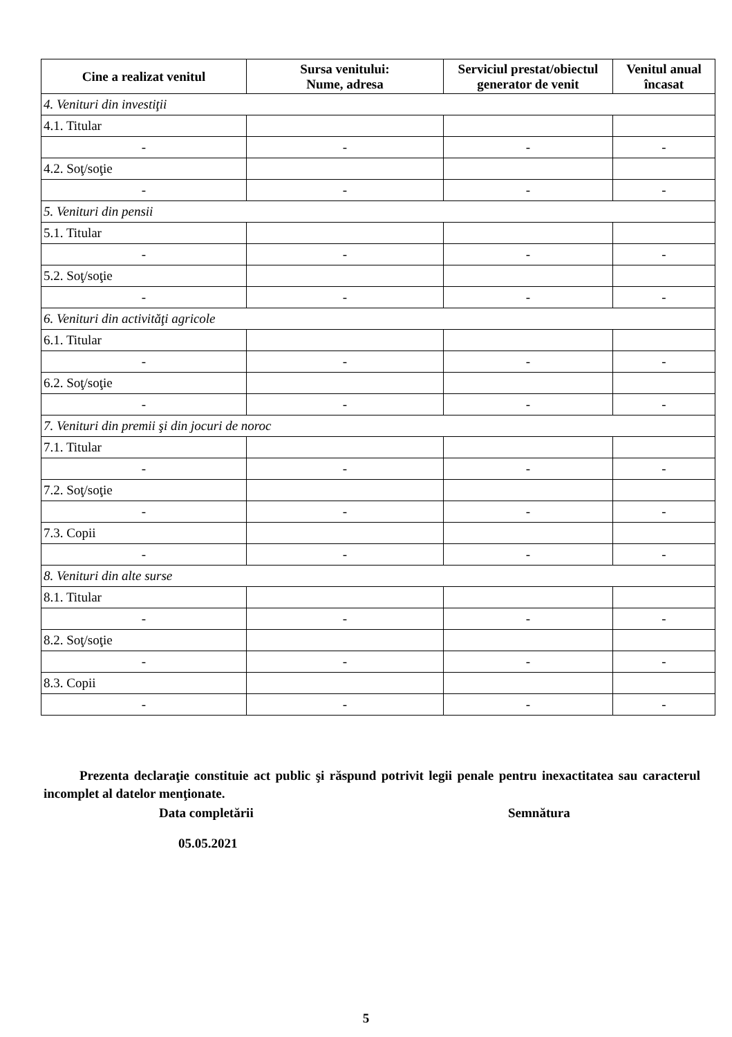| Cine a realizat venitul | Sursa venitului: Nume, adresa | Serviciul prestat/obiectul generator de venit | Venitul anual încasat |
| --- | --- | --- | --- |
| 4. Venituri din investiţii | | | |
| 4.1. Titular | | | |
| - | - | - | - |
| 4.2. Soţ/soţie | | | |
| - | - | - | - |
| 5. Venituri din pensii | | | |
| 5.1. Titular | | | |
| - | - | - | - |
| 5.2. Soţ/soţie | | | |
| - | - | - | - |
| 6. Venituri din activităţi agricole | | | |
| 6.1. Titular | | | |
| - | - | - | - |
| 6.2. Soţ/soţie | | | |
| - | - | - | - |
| 7. Venituri din premii şi din jocuri de noroc | | | |
| 7.1. Titular | | | |
| - | - | - | - |
| 7.2. Soţ/soţie | | | |
| - | - | - | - |
| 7.3. Copii | | | |
| - | - | - | - |
| 8. Venituri din alte surse | | | |
| 8.1. Titular | | | |
| - | - | - | - |
| 8.2. Soţ/soţie | | | |
| - | - | - | - |
| 8.3. Copii | | | |
| - | - | - | - |
Prezenta declaraţie constituie act public şi răspund potrivit legii penale pentru inexactitatea sau caracterul incomplet al datelor menţionate.
Data completării
05.05.2021
Semnătura
5